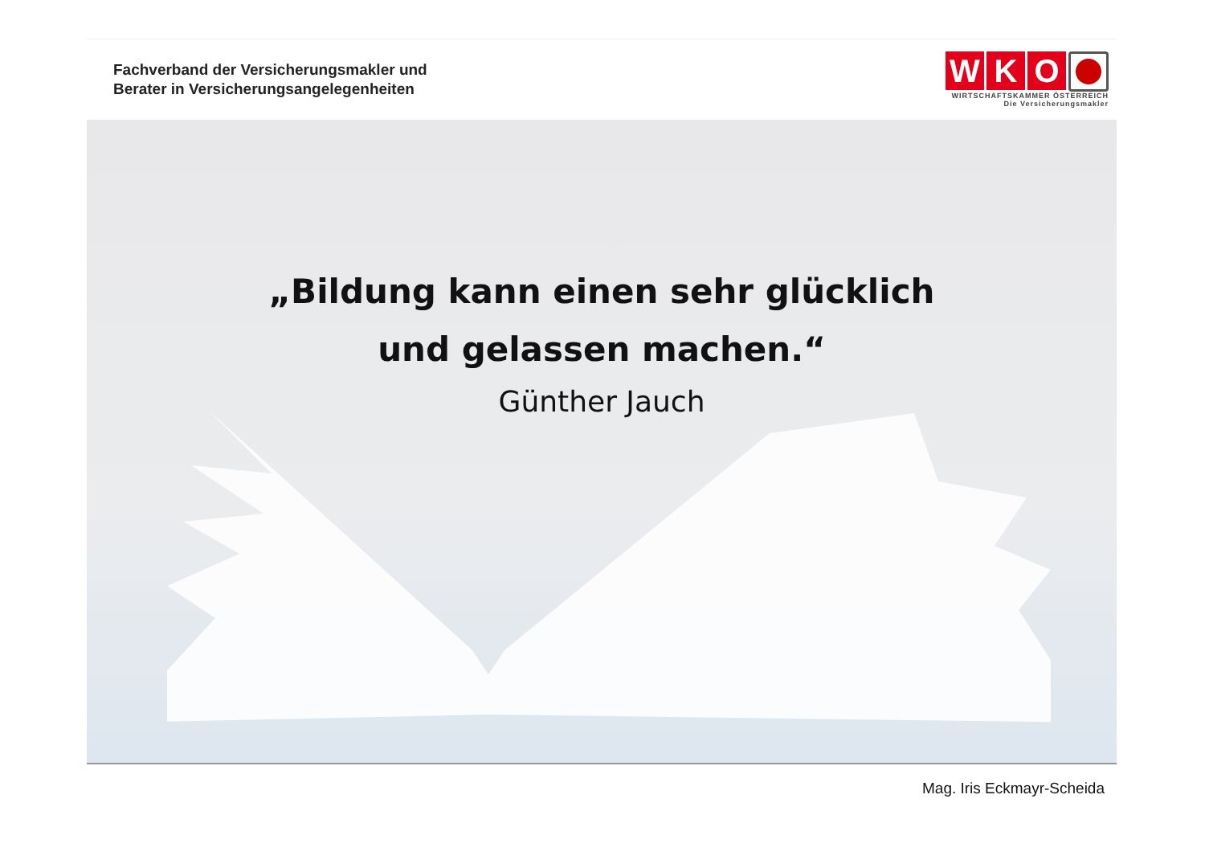Fachverband der Versicherungsmakler und
Berater in Versicherungsangelegenheiten
W K O
WIRTSCHAFTSKAMMER ÖSTERREICH
Die Versicherungsmakler
„Bildung kann einen sehr glücklich
und gelassen machen.“
Günther Jauch
Mag. Iris Eckmayr-Scheida